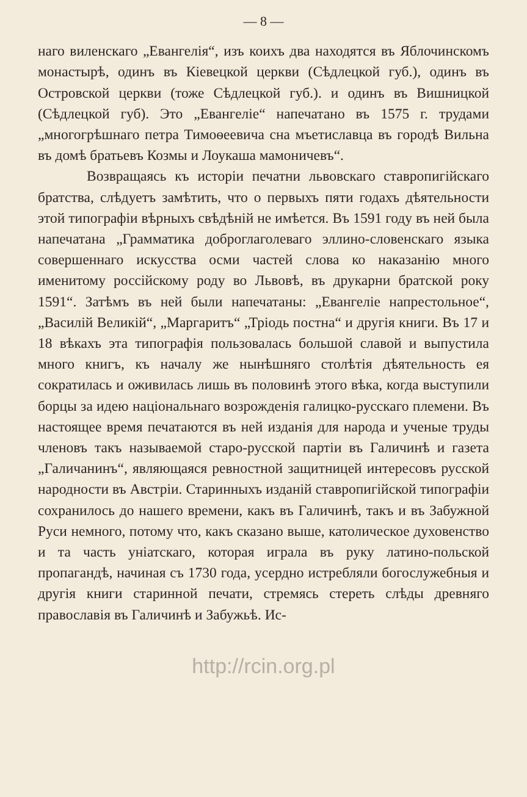— 8 —
наго виленскаго „Евангелія“, изъ коихъ два находятся въ Яблочинскомъ монастырѣ, одинъ въ Кіевецкой церкви (Сѣдлецкой губ.), одинъ въ Островской церкви (тоже Сѣдлецкой губ.). и одинъ въ Вишницкой (Сѣдлецкой губ). Это „Евангеліе“ напечатано въ 1575 г. трудами „многогрѣшнаго петра Тимоѳеевича сна мъетиславца въ городѣ Вильна въ домѣ братьевъ Козмы и Лоукаша мамоничевъ“.
Возвращаясь къ исторіи печатни львовскаго ставропигійскаго братства, слѣдуетъ замѣтить, что о первыхъ пяти годахъ дѣятельности этой типографіи вѣрныхъ свѣдѣній не имѣется. Въ 1591 году въ ней была напечатана „Грамматика доброглаголеваго эллино-словенскаго языка совершеннаго искусства осми частей слова ко наказанію много именитому россійскому роду во Львовѣ, въ друкарни братской року 1591“. Затѣмъ въ ней были напечатаны: „Евангеліе напрестольное“, „Василій Великій“, „Маргаритъ“ „Тріодь постна“ и другія книги. Въ 17 и 18 вѣкахъ эта типографія пользовалась большой славой и выпустила много книгъ, къ началу же нынѣшняго столѣтія дѣятельность ея сократилась и оживилась лишь въ половинѣ этого вѣка, когда выступили борцы за идею національнаго возрожденія галицко-русскаго племени. Въ настоящее время печатаются въ ней изданія для народа и ученые труды членовъ такъ называемой старо-русской партіи въ Галичинѣ и газета „Галичанинъ“, являющаяся ревностной защитницей интересовъ русской народности въ Австріи. Старинныхъ изданій ставропигійской типографіи сохранилось до нашего времени, какъ въ Галичинѣ, такъ и въ Забужной Руси немного, потому что, какъ сказано выше, католическое духовенство и та часть уніатскаго, которая играла въ руку латино-польской пропагандѣ, начиная съ 1730 года, усердно истребляли богослужебныя и другія книги старинной печати, стремясь стереть слѣды древняго православія въ Галичинѣ и Забужьѣ. Ис-
http://rcin.org.pl